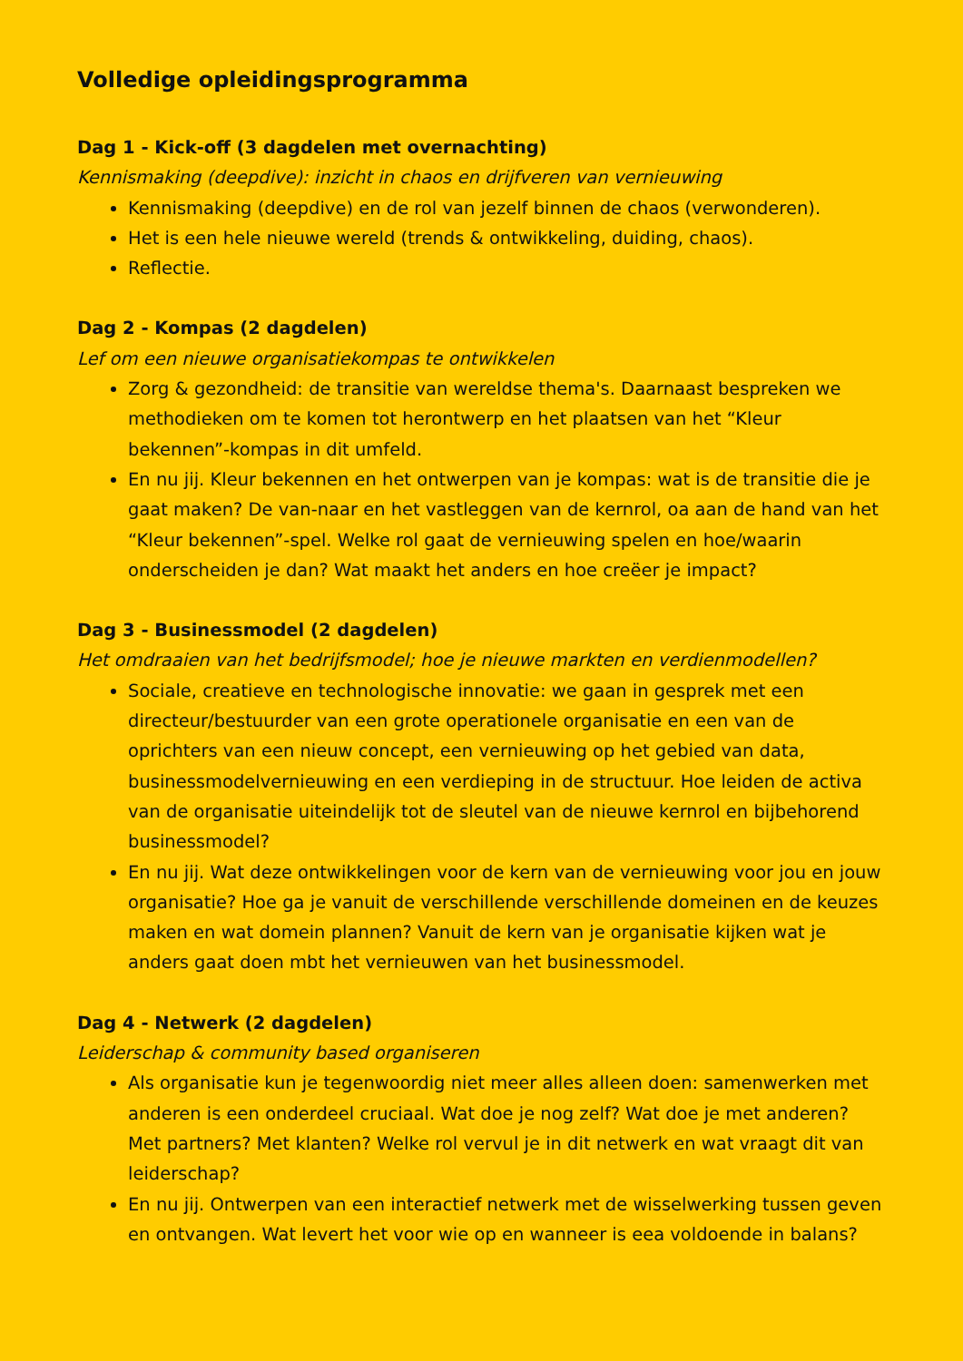Volledige opleidingsprogramma
Dag 1 - Kick-off (3 dagdelen met overnachting)
Kennismaking (deepdive): inzicht in chaos en drijfveren van vernieuwing
Kennismaking (deepdive) en de rol van jezelf binnen de chaos (verwonderen).
Het is een hele nieuwe wereld (trends & ontwikkeling, duiding, chaos).
Reflectie.
Dag 2 - Kompas (2 dagdelen)
Lef om een nieuwe organisatiekompas te ontwikkelen
Zorg & gezondheid: de transitie van wereldse thema's. Daarnaast bespreken we methodieken om te komen tot herontwerp en het plaatsen van het “Kleur bekennen”-kompas in dit umfeld.
En nu jij. Kleur bekennen en het ontwerpen van je kompas: wat is de transitie die je gaat maken? De van-naar en het vastleggen van de kernrol, oa aan de hand van het “Kleur bekennen”-spel. Welke rol gaat de vernieuwing spelen en hoe/waarin onderscheiden je dan? Wat maakt het anders en hoe creëer je impact?
Dag 3 - Businessmodel (2 dagdelen)
Het omdraaien van het bedrijfsmodel; hoe je nieuwe markten en verdienmodellen?
Sociale, creatieve en technologische innovatie: we gaan in gesprek met een directeur/bestuurder van een grote operationele organisatie en een van de oprichters van een nieuw concept, een vernieuwing op het gebied van data, businessmodelvernieuwing en een verdieping in de structuur. Hoe leiden de activa van de organisatie uiteindelijk tot de sleutel van de nieuwe kernrol en bijbehorend businessmodel?
En nu jij. Wat deze ontwikkelingen voor de kern van de vernieuwing voor jou en jouw organisatie? Hoe ga je vanuit de verschillende verschillende domeinen en de keuzes maken en wat domein plannen? Vanuit de kern van je organisatie kijken wat je anders gaat doen mbt het vernieuwen van het businessmodel.
Dag 4 - Netwerk (2 dagdelen)
Leiderschap & community based organiseren
Als organisatie kun je tegenwoordig niet meer alles alleen doen: samenwerken met anderen is een onderdeel cruciaal. Wat doe je nog zelf? Wat doe je met anderen? Met partners? Met klanten? Welke rol vervul je in dit netwerk en wat vraagt dit van leiderschap?
En nu jij. Ontwerpen van een interactief netwerk met de wisselwerking tussen geven en ontvangen. Wat levert het voor wie op en wanneer is eea voldoende in balans?